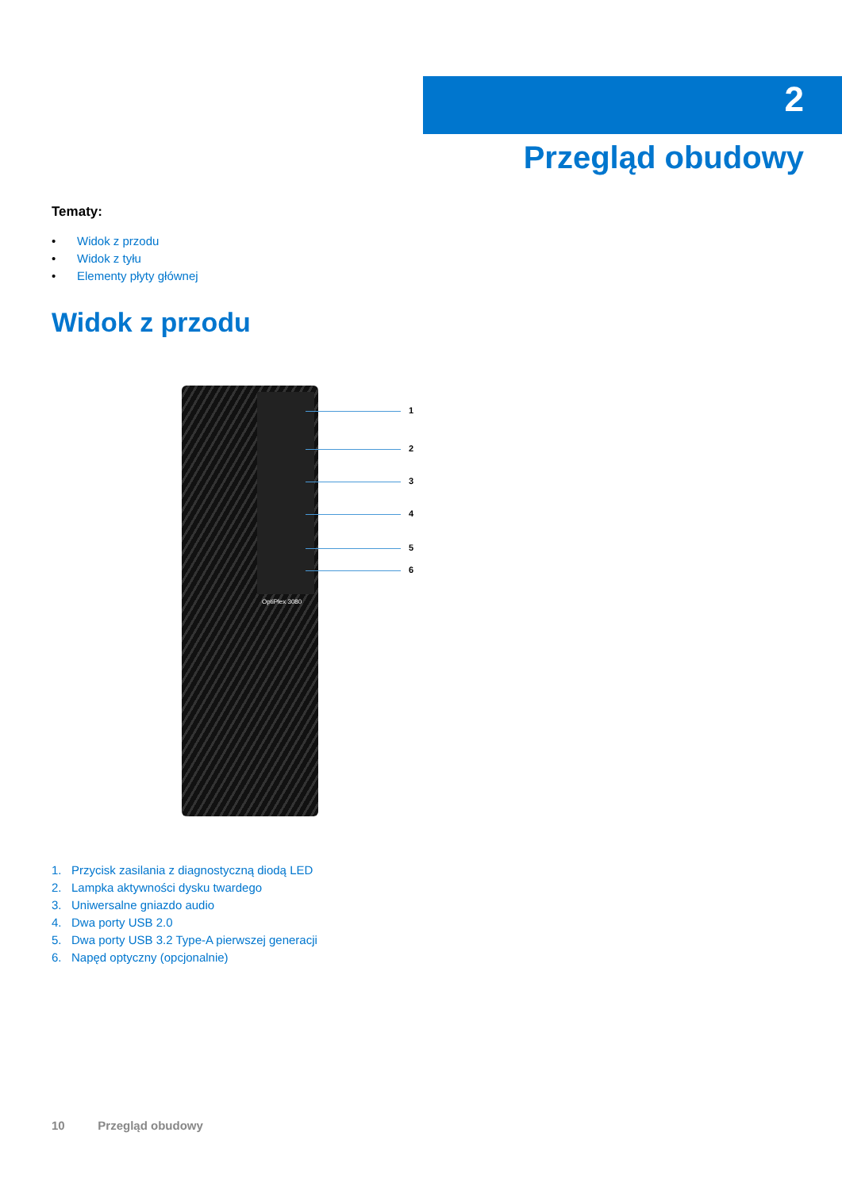2
Przegląd obudowy
Tematy:
• Widok z przodu
• Widok z tyłu
• Elementy płyty głównej
Widok z przodu
1
2
3
4
5
6
OptiPlex 3080
1. Przycisk zasilania z diagnostyczną diodą LED
2. Lampka aktywności dysku twardego
3. Uniwersalne gniazdo audio
4. Dwa porty USB 2.0
5. Dwa porty USB 3.2 Type-A pierwszej generacji
6. Napęd optyczny (opcjonalnie)
10 Przegląd obudowy